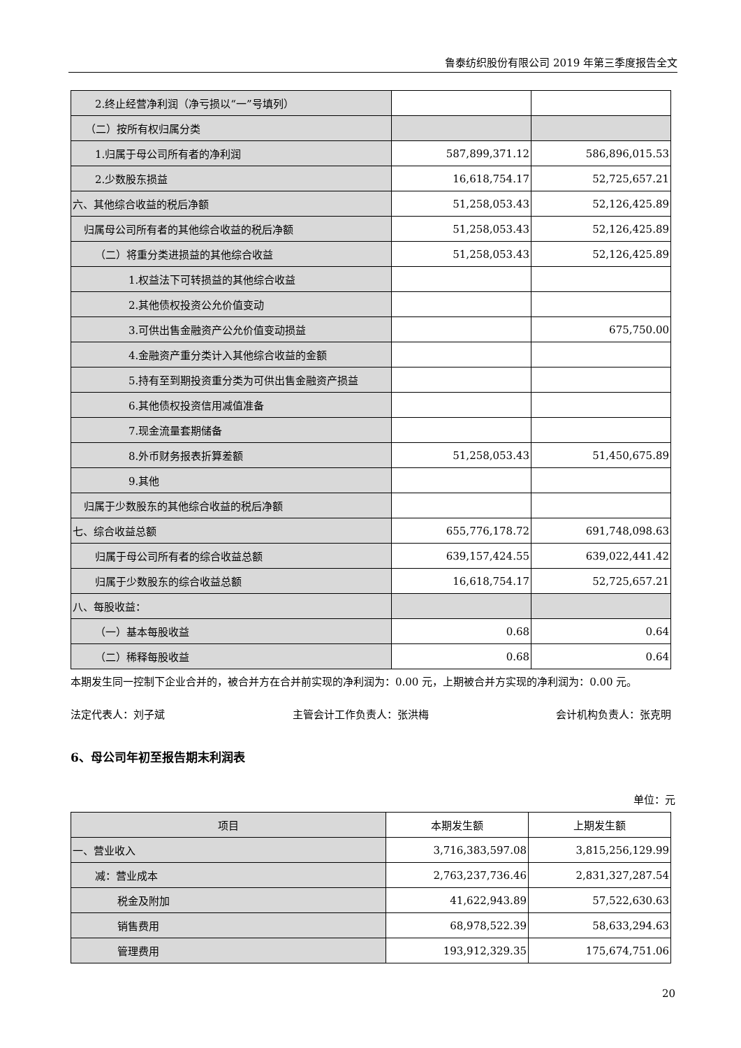鲁泰纺织股份有限公司 2019 年第三季度报告全文
| 2.终止经营净利润（净亏损以“一”号填列） | | |
| （二）按所有权归属分类 | | |
| 1.归属于母公司所有者的净利润 | 587,899,371.12 | 586,896,015.53 |
| 2.少数股东损益 | 16,618,754.17 | 52,725,657.21 |
| 六、其他综合收益的税后净额 | 51,258,053.43 | 52,126,425.89 |
| 归属母公司所有者的其他综合收益的税后净额 | 51,258,053.43 | 52,126,425.89 |
| （二）将重分类进损益的其他综合收益 | 51,258,053.43 | 52,126,425.89 |
| 1.权益法下可转损益的其他综合收益 | | |
| 2.其他债权投资公允价值变动 | | |
| 3.可供出售金融资产公允价值变动损益 | | 675,750.00 |
| 4.金融资产重分类计入其他综合收益的金额 | | |
| 5.持有至到期投资重分类为可供出售金融资产损益 | | |
| 6.其他债权投资信用减值准备 | | |
| 7.现金流量套期储备 | | |
| 8.外币财务报表折算差额 | 51,258,053.43 | 51,450,675.89 |
| 9.其他 | | |
| 归属于少数股东的其他综合收益的税后净额 | | |
| 七、综合收益总额 | 655,776,178.72 | 691,748,098.63 |
| 归属于母公司所有者的综合收益总额 | 639,157,424.55 | 639,022,441.42 |
| 归属于少数股东的综合收益总额 | 16,618,754.17 | 52,725,657.21 |
| 八、每股收益： | | |
| （一）基本每股收益 | 0.68 | 0.64 |
| （二）稀释每股收益 | 0.68 | 0.64 |
本期发生同一控制下企业合并的，被合并方在合并前实现的净利润为：0.00 元，上期被合并方实现的净利润为：0.00 元。
法定代表人：刘子斌 主管会计工作负责人：张洪梅 会计机构负责人：张克明
6、母公司年初至报告期末利润表
单位：元
| 项目 | 本期发生额 | 上期发生额 |
| --- | --- | --- |
| 一、营业收入 | 3,716,383,597.08 | 3,815,256,129.99 |
| 减：营业成本 | 2,763,237,736.46 | 2,831,327,287.54 |
| 税金及附加 | 41,622,943.89 | 57,522,630.63 |
| 销售费用 | 68,978,522.39 | 58,633,294.63 |
| 管理费用 | 193,912,329.35 | 175,674,751.06 |
20